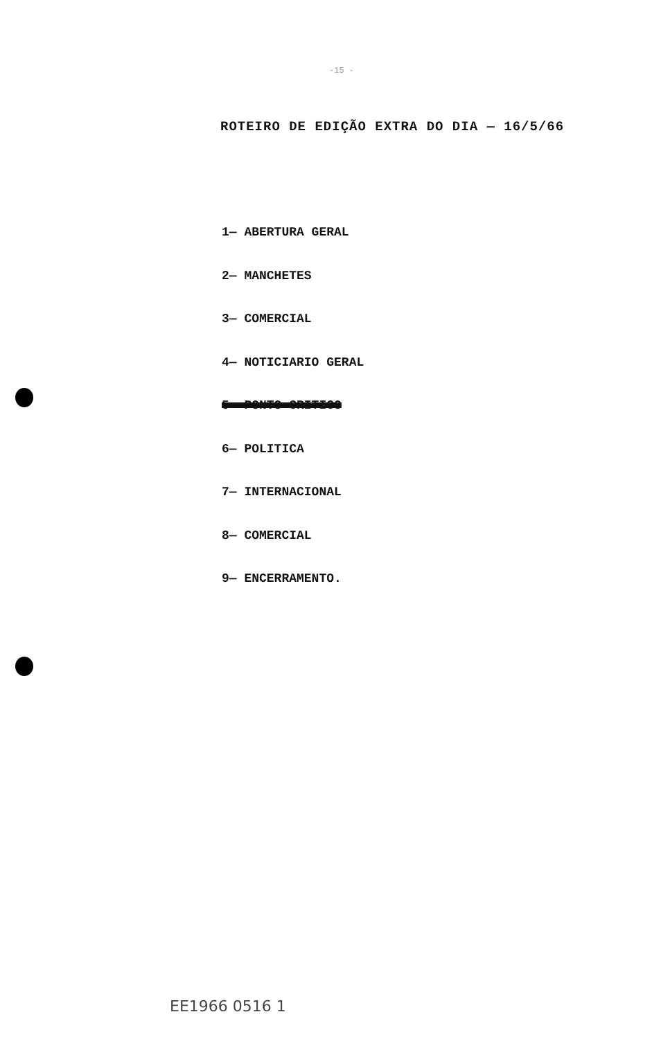-15 -
ROTEIRO DE EDIÇÃO EXTRA DO DIA — 16/5/66
1— ABERTURA GERAL
2— MANCHETES
3— COMERCIAL
4— NOTICIARIO GERAL
5— PONTO CRITICO
6— POLITICA
7— INTERNACIONAL
8— COMERCIAL
9— ENCERRAMENTO.
EE1966 0516 1